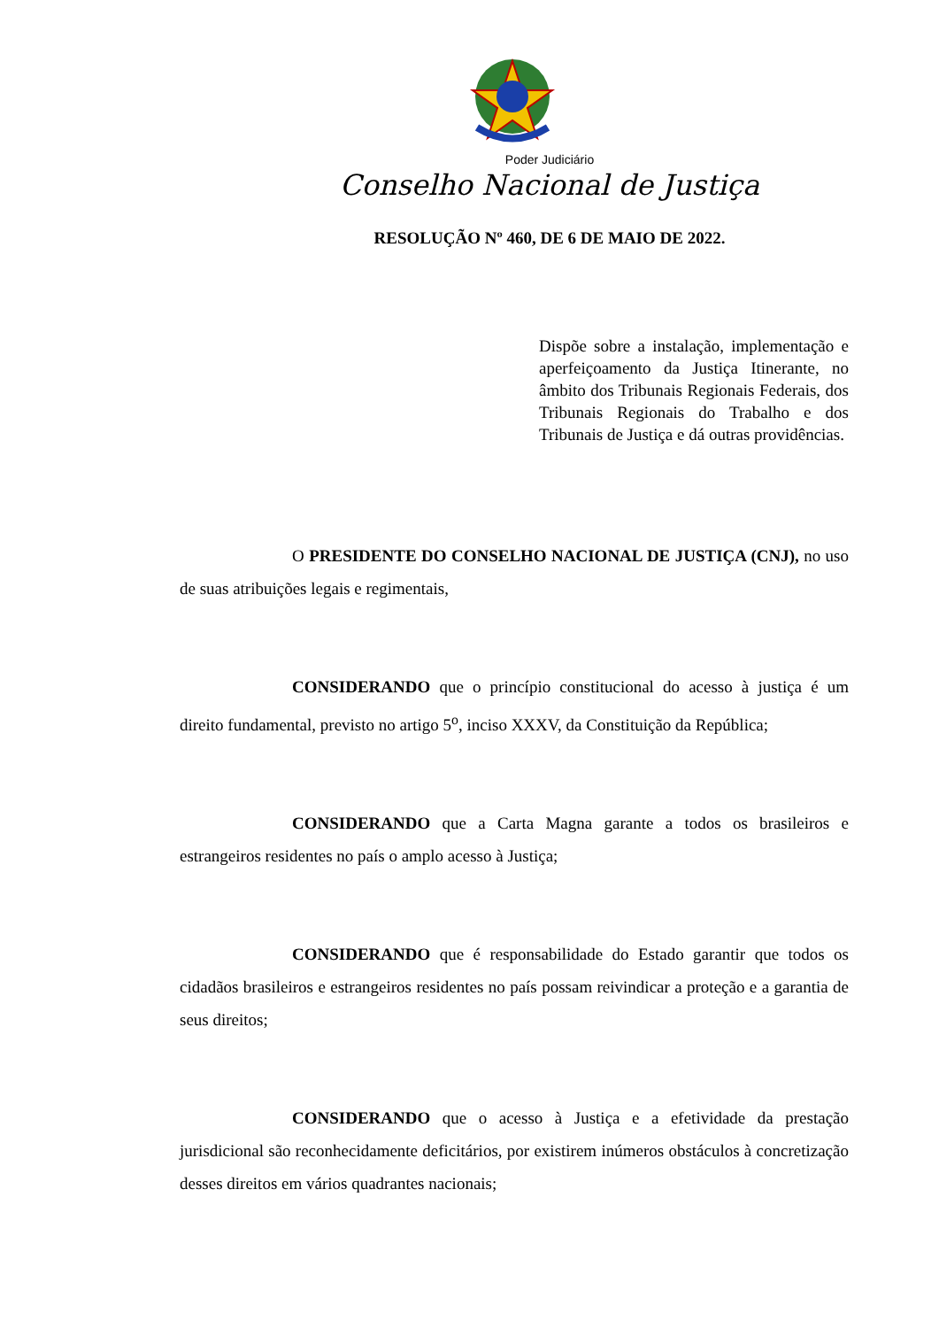Poder Judiciário
Conselho Nacional de Justiça
RESOLUÇÃO Nº 460, DE 6 DE MAIO DE 2022.
Dispõe sobre a instalação, implementação e aperfeiçoamento da Justiça Itinerante, no âmbito dos Tribunais Regionais Federais, dos Tribunais Regionais do Trabalho e dos Tribunais de Justiça e dá outras providências.
O PRESIDENTE DO CONSELHO NACIONAL DE JUSTIÇA (CNJ), no uso de suas atribuições legais e regimentais,
CONSIDERANDO que o princípio constitucional do acesso à justiça é um direito fundamental, previsto no artigo 5<sup>o</sup>, inciso XXXV, da Constituição da República;
CONSIDERANDO que a Carta Magna garante a todos os brasileiros e estrangeiros residentes no país o amplo acesso à Justiça;
CONSIDERANDO que é responsabilidade do Estado garantir que todos os cidadãos brasileiros e estrangeiros residentes no país possam reivindicar a proteção e a garantia de seus direitos;
CONSIDERANDO que o acesso à Justiça e a efetividade da prestação jurisdicional são reconhecidamente deficitários, por existirem inúmeros obstáculos à concretização desses direitos em vários quadrantes nacionais;